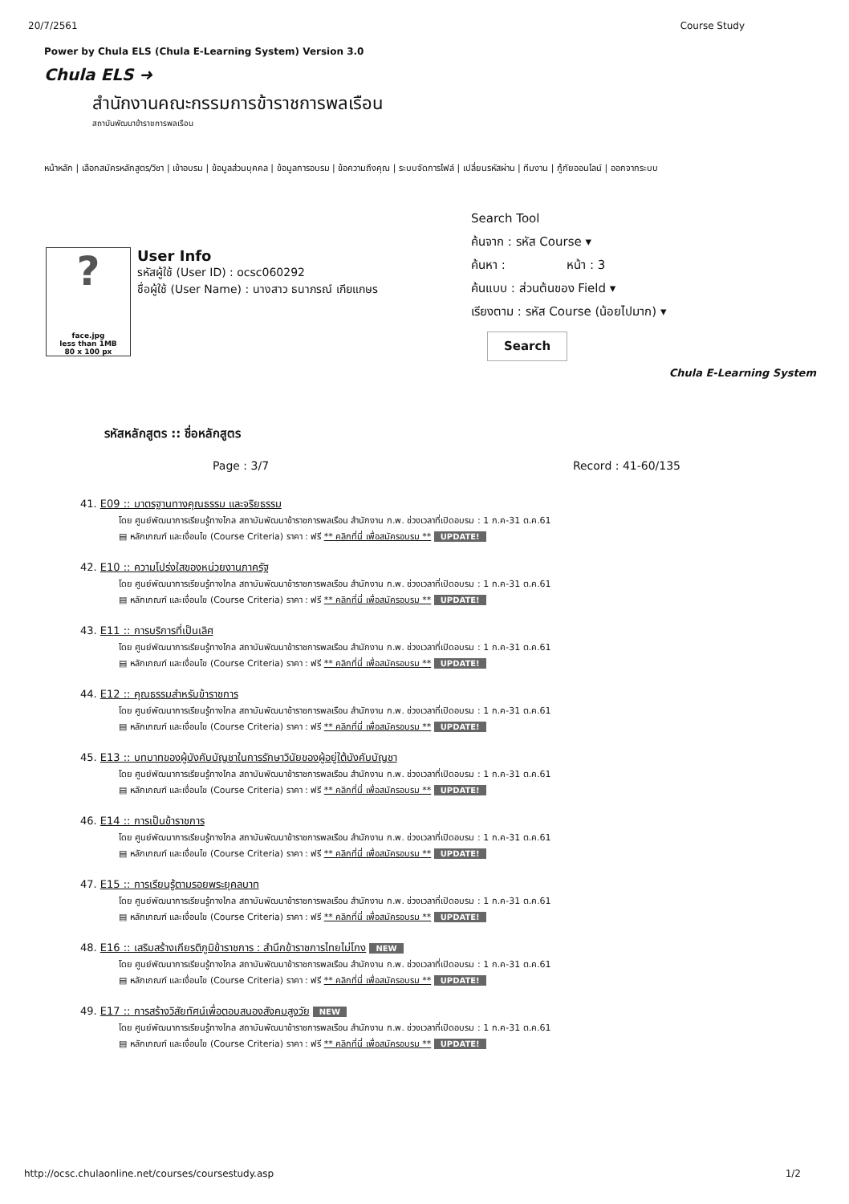20/7/2561 Course Study
Power by Chula ELS (Chula E-Learning System) Version 3.0
Chula ELS ➜
สำนักงานคณะกรรมการข้าราชการพลเรือน
สถาบันพัฒนาข้าราชการพลเรือน
หน้าหลัก | เลือกสมัครหลักสูตร/วิชา | เข้าอบรม | ข้อมูลส่วนบุคคล | ข้อมูลการอบรม | ข้อความถึงคุณ | ระบบจัดการไฟล์ | เปลี่ยนรหัสผ่าน | ทีมงาน | กู้ภัยออนไลน์ | ออกจากระบบ
?
face.jpg
less than 1MB
80 x 100 px
User Info
รหัสผู้ใช้ (User ID) : ocsc060292
ชื่อผู้ใช้ (User Name) : นางสาว ธนาภรณ์ เกียแกษร
Search Tool
ค้นจาก : รหัส Course ▾
ค้นหา : หน้า : 3
ค้นแบบ : ส่วนต้นของ Field ▾
เรียงตาม : รหัส Course (น้อยไปมาก) ▾
Search
Chula E-Learning System
รหัสหลักสูตร :: ชื่อหลักสูตร
Page : 3/7 Record : 41-60/135
41. E09 :: มาตรฐานทางคุณธรรม และจริยธรรม
โดย ศูนย์พัฒนาการเรียนรู้ทางไกล สถาบันพัฒนาข้าราชการพลเรือน สำนักงาน ก.พ. ช่วงเวลาที่เปิดอบรม : 1 ก.ค-31 ต.ค.61
▤ หลักเกณฑ์ และเงื่อนไข (Course Criteria) ราคา : ฟรี ** คลิกที่นี่ เพื่อสมัครอบรม ** UPDATE!
42. E10 :: ความโปร่งใสของหน่วยงานภาครัฐ
โดย ศูนย์พัฒนาการเรียนรู้ทางไกล สถาบันพัฒนาข้าราชการพลเรือน สำนักงาน ก.พ. ช่วงเวลาที่เปิดอบรม : 1 ก.ค-31 ต.ค.61
▤ หลักเกณฑ์ และเงื่อนไข (Course Criteria) ราคา : ฟรี ** คลิกที่นี่ เพื่อสมัครอบรม ** UPDATE!
43. E11 :: การบริการที่เป็นเลิศ
โดย ศูนย์พัฒนาการเรียนรู้ทางไกล สถาบันพัฒนาข้าราชการพลเรือน สำนักงาน ก.พ. ช่วงเวลาที่เปิดอบรม : 1 ก.ค-31 ต.ค.61
▤ หลักเกณฑ์ และเงื่อนไข (Course Criteria) ราคา : ฟรี ** คลิกที่นี่ เพื่อสมัครอบรม ** UPDATE!
44. E12 :: คุณธรรมสำหรับข้าราชการ
โดย ศูนย์พัฒนาการเรียนรู้ทางไกล สถาบันพัฒนาข้าราชการพลเรือน สำนักงาน ก.พ. ช่วงเวลาที่เปิดอบรม : 1 ก.ค-31 ต.ค.61
▤ หลักเกณฑ์ และเงื่อนไข (Course Criteria) ราคา : ฟรี ** คลิกที่นี่ เพื่อสมัครอบรม ** UPDATE!
45. E13 :: บทบาทของผู้บังคับบัญชาในการรักษาวินัยของผู้อยู่ใต้บังคับบัญชา
โดย ศูนย์พัฒนาการเรียนรู้ทางไกล สถาบันพัฒนาข้าราชการพลเรือน สำนักงาน ก.พ. ช่วงเวลาที่เปิดอบรม : 1 ก.ค-31 ต.ค.61
▤ หลักเกณฑ์ และเงื่อนไข (Course Criteria) ราคา : ฟรี ** คลิกที่นี่ เพื่อสมัครอบรม ** UPDATE!
46. E14 :: การเป็นข้าราชการ
โดย ศูนย์พัฒนาการเรียนรู้ทางไกล สถาบันพัฒนาข้าราชการพลเรือน สำนักงาน ก.พ. ช่วงเวลาที่เปิดอบรม : 1 ก.ค-31 ต.ค.61
▤ หลักเกณฑ์ และเงื่อนไข (Course Criteria) ราคา : ฟรี ** คลิกที่นี่ เพื่อสมัครอบรม ** UPDATE!
47. E15 :: การเรียนรู้ตามรอยพระยุคลบาท
โดย ศูนย์พัฒนาการเรียนรู้ทางไกล สถาบันพัฒนาข้าราชการพลเรือน สำนักงาน ก.พ. ช่วงเวลาที่เปิดอบรม : 1 ก.ค-31 ต.ค.61
▤ หลักเกณฑ์ และเงื่อนไข (Course Criteria) ราคา : ฟรี ** คลิกที่นี่ เพื่อสมัครอบรม ** UPDATE!
48. E16 :: เสริมสร้างเกียรติภูมิข้าราชการ : สำนึกข้าราชการไทยไม่โกง NEW
โดย ศูนย์พัฒนาการเรียนรู้ทางไกล สถาบันพัฒนาข้าราชการพลเรือน สำนักงาน ก.พ. ช่วงเวลาที่เปิดอบรม : 1 ก.ค-31 ต.ค.61
▤ หลักเกณฑ์ และเงื่อนไข (Course Criteria) ราคา : ฟรี ** คลิกที่นี่ เพื่อสมัครอบรม ** UPDATE!
49. E17 :: การสร้างวิสัยทัศน์เพื่อตอบสนองสังคมสูงวัย NEW
โดย ศูนย์พัฒนาการเรียนรู้ทางไกล สถาบันพัฒนาข้าราชการพลเรือน สำนักงาน ก.พ. ช่วงเวลาที่เปิดอบรม : 1 ก.ค-31 ต.ค.61
▤ หลักเกณฑ์ และเงื่อนไข (Course Criteria) ราคา : ฟรี ** คลิกที่นี่ เพื่อสมัครอบรม ** UPDATE!
http://ocsc.chulaonline.net/courses/coursestudy.asp 1/2